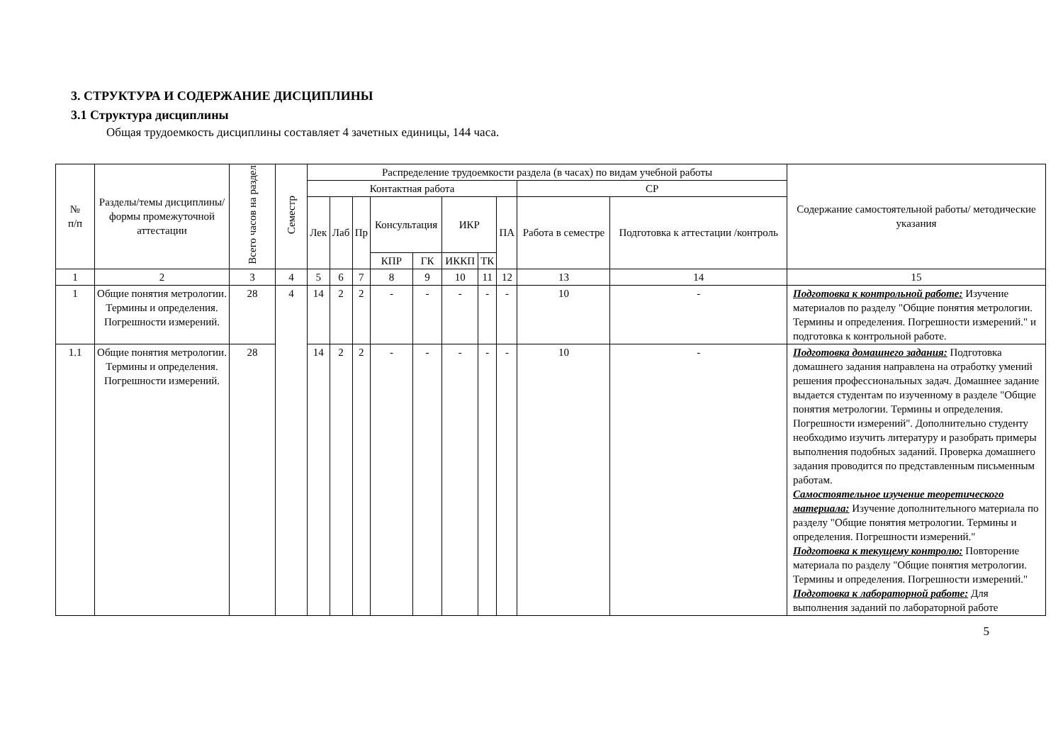3. СТРУКТУРА И СОДЕРЖАНИЕ ДИСЦИПЛИНЫ
3.1 Структура дисциплины
Общая трудоемкость дисциплины составляет 4 зачетных единицы, 144 часа.
| № п/п | Разделы/темы дисциплины/формы промежуточной аттестации | Всего часов на раздел | Семестр | Распределение трудоемкости раздела (в часах) по видам учебной работы | | | | | | | | | | Содержание самостоятельной работы/ методические указания |
| --- | --- | --- | --- | --- | --- | --- | --- | --- | --- | --- | --- | --- | --- | --- |
| | | | | Контактная работа | | | | | | | | СР | | |
| | | | | Лек | Лаб | Пр | Консультация | | ИКР | | ПА | Работа в семестре | Подготовка к аттестации /контроль | |
| | | | | | | | КПР | ГК | ИККП | ТК | | | | |
| 1 | 2 | 3 | 4 | 5 | 6 | 7 | 8 | 9 | 10 | 11 | 12 | 13 | 14 | 15 |
| 1 | Общие понятия метрологии. Термины и определения. Погрешности измерений. | 28 | 4 | 14 | 2 | 2 | - | - | - | - | - | 10 | - | Подготовка к контрольной работе: Изучение материалов по разделу "Общие понятия метрологии. Термины и определения. Погрешности измерений." и подготовка к контрольной работе. |
| 1.1 | Общие понятия метрологии. Термины и определения. Погрешности измерений. | 28 | | 14 | 2 | 2 | - | - | - | - | - | 10 | - | Подготовка домашнего задания: Подготовка домашнего задания направлена на отработку умений решения профессиональных задач. Домашнее задание выдается студентам по изученному в разделе "Общие понятия метрологии. Термины и определения. Погрешности измерений". Дополнительно студенту необходимо изучить литературу и разобрать примеры выполнения подобных заданий. Проверка домашнего задания проводится по представленным письменным работам. Самостоятельное изучение теоретического материала: Изучение дополнительного материала по разделу "Общие понятия метрологии. Термины и определения. Погрешности измерений." Подготовка к текущему контролю: Повторение материала по разделу "Общие понятия метрологии. Термины и определения. Погрешности измерений." Подготовка к лабораторной работе: Для выполнения заданий по лабораторной работе |
5